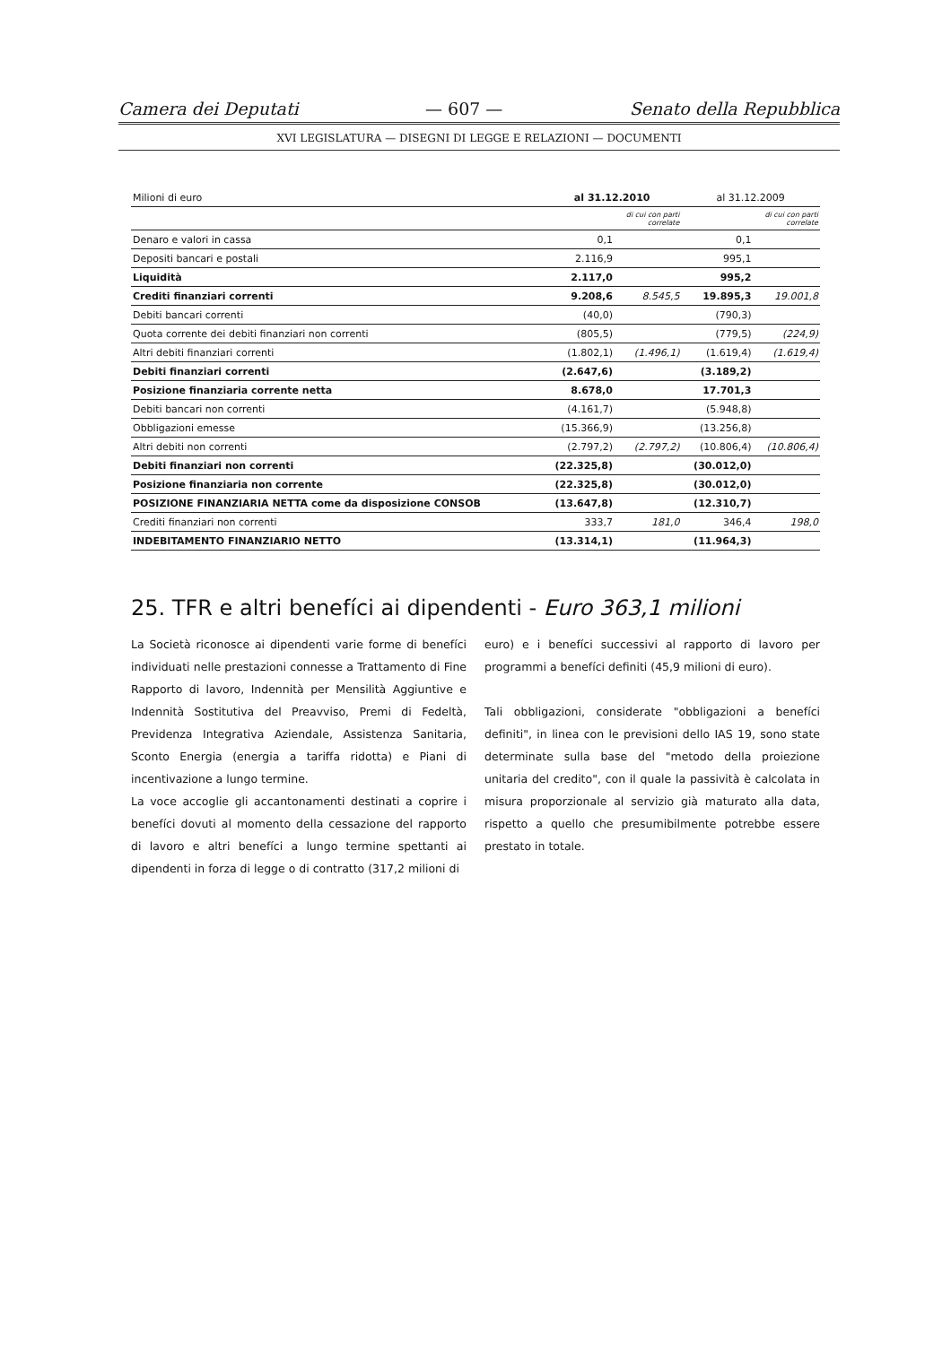Camera dei Deputati — 607 — Senato della Repubblica
XVI LEGISLATURA — DISEGNI DI LEGGE E RELAZIONI — DOCUMENTI
| Milioni di euro | al 31.12.2010 | | al 31.12.2009 | |
| --- | --- | --- | --- | --- |
| | | di cui con parti correlate | | di cui con parti correlate |
| Denaro e valori in cassa | 0,1 | | 0,1 | |
| Depositi bancari e postali | 2.116,9 | | 995,1 | |
| Liquidità | 2.117,0 | | 995,2 | |
| Crediti finanziari correnti | 9.208,6 | 8.545,5 | 19.895,3 | 19.001,8 |
| Debiti bancari correnti | (40,0) | | (790,3) | |
| Quota corrente dei debiti finanziari non correnti | (805,5) | | (779,5) | (224,9) |
| Altri debiti finanziari correnti | (1.802,1) | (1.496,1) | (1.619,4) | (1.619,4) |
| Debiti finanziari correnti | (2.647,6) | | (3.189,2) | |
| Posizione finanziaria corrente netta | 8.678,0 | | 17.701,3 | |
| Debiti bancari non correnti | (4.161,7) | | (5.948,8) | |
| Obbligazioni emesse | (15.366,9) | | (13.256,8) | |
| Altri debiti non correnti | (2.797,2) | (2.797,2) | (10.806,4) | (10.806,4) |
| Debiti finanziari non correnti | (22.325,8) | | (30.012,0) | |
| Posizione finanziaria non corrente | (22.325,8) | | (30.012,0) | |
| POSIZIONE FINANZIARIA NETTA come da disposizione CONSOB | (13.647,8) | | (12.310,7) | |
| Crediti finanziari non correnti | 333,7 | 181,0 | 346,4 | 198,0 |
| INDEBITAMENTO FINANZIARIO NETTO | (13.314,1) | | (11.964,3) | |
25. TFR e altri benefíci ai dipendenti - Euro 363,1 milioni
La Società riconosce ai dipendenti varie forme di benefíci individuati nelle prestazioni connesse a Trattamento di Fine Rapporto di lavoro, Indennità per Mensilità Aggiuntive e Indennità Sostitutiva del Preavviso, Premi di Fedeltà, Previdenza Integrativa Aziendale, Assistenza Sanitaria, Sconto Energia (energia a tariffa ridotta) e Piani di incentivazione a lungo termine.
La voce accoglie gli accantonamenti destinati a coprire i benefíci dovuti al momento della cessazione del rapporto di lavoro e altri benefíci a lungo termine spettanti ai dipendenti in forza di legge o di contratto (317,2 milioni di
euro) e i benefíci successivi al rapporto di lavoro per programmi a benefíci definiti (45,9 milioni di euro).
Tali obbligazioni, considerate "obbligazioni a benefíci definiti", in linea con le previsioni dello IAS 19, sono state determinate sulla base del "metodo della proiezione unitaria del credito", con il quale la passività è calcolata in misura proporzionale al servizio già maturato alla data, rispetto a quello che presumibilmente potrebbe essere prestato in totale.